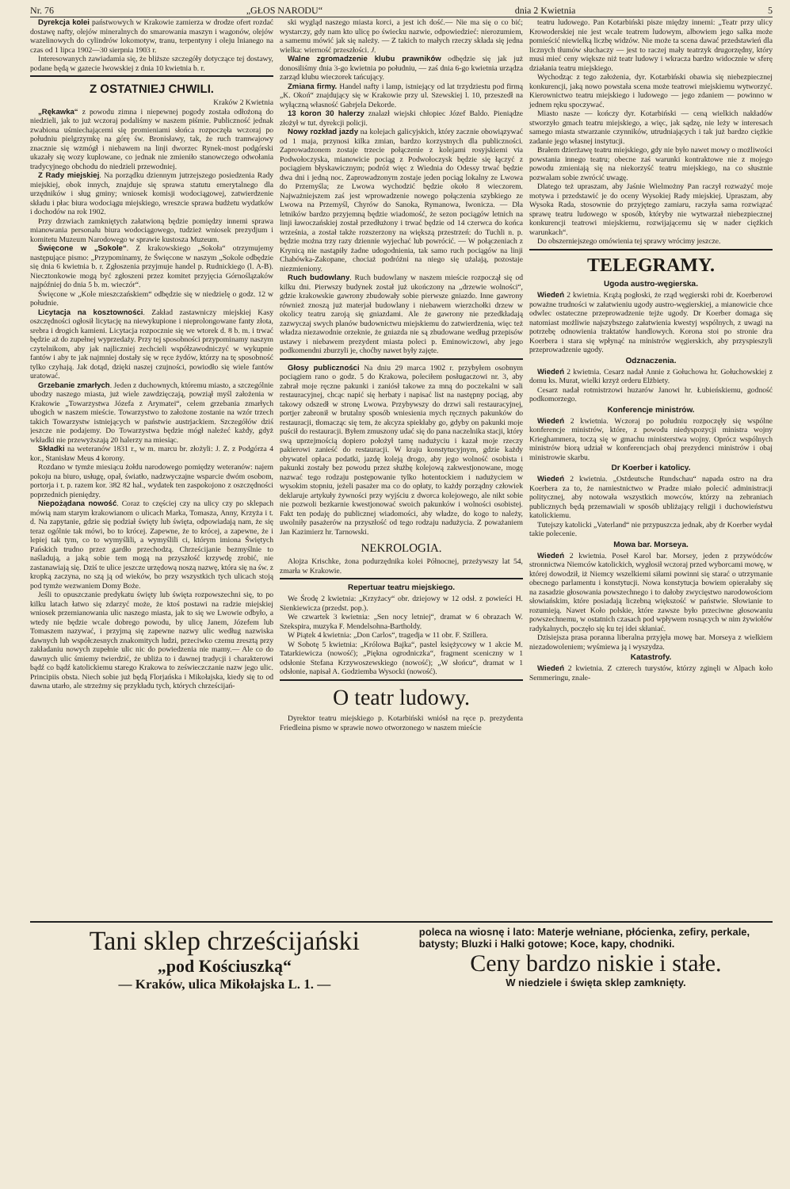Nr. 76 „GŁOS NARODU“dnia 2 Kwietnia 5
Dyrekcja kolei państwowych w Krakowie zamierza w drodze ofert rozdać dostawę nafty, olejów mineralnych do smarowania maszyn i wagonów, olejów wazelinowych do cylindrów lokomotyw, tranu, terpentyny i oleju lnianego na czas od 1 lipca 1902—30 sierpnia 1903 r.
Interesowanych zawiadamia się, że bliższe szczegóły dotyczące tej dostawy, podane będą w gazecie lwowskiej z dnia 10 kwietnia b. r.
Z OSTATNIEJ CHWILI.
Kraków 2 Kwietnia
„Rękawka“ z powodu zimna i niepewnej pogody została odłożoną do niedzieli, jak to już wczoraj podaliśmy w naszem piśmie. Publiczność jednak zwabiona uśmiechającemi się promieniami słońca rozpoczęła wczoraj po południu pielgrzymkę na górę św. Bronisławy, tak, że ruch tramwajowy znacznie się wzmógł i niebawem na linji dworzec Rynek-most podgórski ukazały się wozy kuplowane, co jednak nie zmieniło stanowczego odwołania tradycyjnego obchodu do niedzieli przewodniej.
Z Rady miejskiej. Na porządku dziennym jutrzejszego posiedzenia Rady miejskiej, obok innych, znajduje się sprawa statutu emerytalnego dla urzędników i sług gminy; wniosek komisji wodociągowej, zatwierdzenie składu i płac biura wodociągu miejskiego, wreszcie sprawa budżetu wydatków i dochodów na rok 1902.
Przy drzwiach zamkniętych załatwioną będzie pomiędzy innemi sprawa mianowania personalu biura wodociągowego, tudzież wniosek prezydjum i komitetu Muzeum Narodowego w sprawie kustosza Muzeum.
Święcone w „Sokole“. Z krakowskiego „Sokoła“ otrzymujemy następujące pismo: „Przypominamy, że Święcone w naszym „Sokole odbędzie się dnia 6 kwietnia b. r. Zgłoszenia przyjmuje handel p. Rudnickiego (l. A-B). Niecztonkowie mogą być zgłoszeni przez komitet przyjęcia Górnoślązaków najpóźniej do dnia 5 b. m. wieczór“.
Święcone w „Kole mieszczańskiem“ odbędzie się w niedzielę o godz. 12 w południe.
Licytacja na kosztowności. Zakład zastawniczy miejskiej Kasy oszczędności ogłosił licytację na niewykupione i nieprolongowane fanty złota, srebra i drogich kamieni. Licytacja rozpocznie się we wtorek d. 8 b. m. i trwać będzie aż do zupełnej wyprzedaży. Przy tej sposobności przypominamy naszym czytelnikom, aby jak najliczniej zechcieli współzawodniczyć w wykupnie fantów i aby te jak najmniej dostały się w ręce żydów, którzy na tę sposobność tylko czyhają. Jak dotąd, dzięki naszej czujności, powiodło się wiele fantów uratować.
Grzebanie zmarłych. Jeden z duchownych, któremu miasto, a szczególnie ubodzy naszego miasta, już wiele zawdzięczają, powziął myśl założenia w Krakowie „Towarzystwa Józefa z Arymatei“, celem grzebania zmarłych ubogich w naszem mieście. Towarzystwo to założone zostanie na wzór trzech takich Towarzystw istniejących w państwie austrjackiem. Szczegółów dziś jeszcze nie podajemy. Do Towarzystwa będzie mógł należeć każdy, gdyż wkładki nie przewyższają 20 halerzy na miesiąc.
Składki na weteranów 1831 r., w m. marcu br. złożyli: J. Z. z Podgórza 4 kor., Stanisław Meus 4 korony.
Rozdano w tymże miesiącu żołdu narodowego pomiędzy weteranów: najem pokoju na biuro, usługę, opał, światło, nadzwyczajne wsparcie dwóm osobom, portorja i t. p. razem kor. 382 82 hal., wydatek ten zaspokojono z oszczędności poprzednich pieniędzy.
Niepożądana nowość. Coraz to częściej czy na ulicy czy po sklepach mówią nam starym krakowianom o ulicach Marka, Tomasza, Anny, Krzyża i t. d. Na zapytanie, gdzie się podział święty lub święta, odpowiadają nam, że się teraz ogólnie tak mówi, bo to krócej. Zapewne, że to krócej, a zapewne, że i lepiej tak tym, co to wymyślili, a wymyślili ci, którym imiona Świętych Pańskich trudno przez gardło przechodzą. Chrześcijanie bezmyślnie to naśladują, a jaką sobie tem mogą na przyszłość krzywdę zrobić, nie zastanawiają się. Dziś te ulice jeszcze urzędową noszą nazwę, która się na św. z kropką zaczyna, no szą ją od wieków, bo przy wszystkich tych ulicach stoją pod tymże wezwaniem Domy Boże.
Jeśli to opuszczanie predykatu święty lub święta rozpowszechni się, to po kilku latach łatwo się zdarzyć może, że ktoś postawi na radzie miejskiej wniosek przemianowania ulic naszego miasta, jak to się we Lwowie odbyło, a wtedy nie będzie wcale dobrego powodu, by ulicę Janem, Józefem lub Tomaszem nazywać, i przyjmą się zapewne nazwy ulic według nazwiska dawnych lub współczesnych znakomitych ludzi, przeciwko czemu zresztą przy zakładaniu nowych zupełnie ulic nic do powiedzenia nie mamy.— Ale co do dawnych ulic śmiemy twierdzić, że ubliża to i dawnej tradycji i charakterowi bądź co bądź katolickiemu starego Krakowa to ześwieczczanie nazw jego ulic. Principiis obsta. Niech sobie już będą Florjańska i Mikołajska, kiedy się to od dawna utarło, ale strzeżmy się przykładu tych, których chrześcijań-
ski wygląd naszego miasta korci, a jest ich dość.— Nie ma się o co bić; wystarczy, gdy nam kto ulicę po świecku nazwie, odpowiedzieć: nierozumiem, a samemu mówić jak się należy. — Z takich to małych rzeczy składa się jedna wielka: wierność przeszłości. J.
Walne zgromadzenie klubu prawników odbędzie się jak już donosiliśmy dnia 3-go kwietnia po południu, — zaś dnia 6-go kwietnia urządza zarząd klubu wieczorek tańcujący.
Zmiana firmy. Handel nafty i lamp, istniejący od lat trzydziestu pod firmą „K. Okoń“ znajdujący się w Krakowie przy ul. Szewskiej l. 10, przeszedł na wyłączną własność Gabrjela Dekorde.
13 koron 30 halerzy znalazł wiejski chłopiec Józef Baldo. Pieniądze złożył w tut. dyrekcji policji.
Nowy rozkład jazdy na kolejach galicyjskich, który zacznie obowiązywać od 1 maja, przynosi kilka zmian, bardzo korzystnych dla publiczności. Zaprowadzonem zostaje trzecie połączenie z kolejami rosyjskiemi via Podwołoczyska, mianowicie pociąg z Podwołoczysk będzie się łączyć z pociągiem błyskawicznym; podróż więc z Wiednia do Odessy trwać będzie dwa dni i jedną noc. Zaprowadzonym zostaje jeden pociąg lokalny ze Lwowa do Przemyśla; ze Lwowa wychodzić będzie około 8 wieczorem. Najważniejszem zaś jest wprowadzenie nowego połączenia szybkiego ze Lwowa na Przemyśl, Chyrów do Sanoka, Rymanowa, Iwonicza. — Dla letników bardzo przyjemną będzie wiadomość, że sezon pociągów letnich na linji ławoczańskiej został przedłużony i trwać będzie od 14 czerwca do końca września, a został także rozszerzony na większą przestrzeń: do Tuchli n. p. będzie można trzy razy dziennie wyjechać lub powrócić. — W połączeniach z Krynicą nie nastąpiły żadne udogodnienia, tak samo ruch pociągów na linji Chabówka-Zakopane, chociaż podróżni na niego się użalają, pozostaje niezmieniony.
Ruch budowlany. Ruch budowlany w naszem mieście rozpoczął się od kilku dni. Pierwszy budynek został już ukończony na „drzewie wolności“, gdzie krakowskie gawrony zbudowały sobie pierwsze gniazdo. Inne gawrony również znoszą już materjał budowlany i niebawem wierzchołki drzew w okolicy teatru zaroją się gniazdami. Ale że gawrony nie przedkładają zazwyczaj swych planów budownictwu miejskiemu do zatwierdzenia, więc też władza niezawodnie orzeknie, że gniazda nie są zbudowane według przepisów ustawy i niebawem prezydent miasta poleci p. Eminowiczowi, aby jego podkomendni zburzyli je, choćby nawet były zajęte.
Głosy publiczności Na dniu 29 marca 1902 r. przybyłem osobnym pociągiem rano o godz. 5 do Krakowa, poleciłem posługaczowi nr. 3, aby zabrał moje ręczne pakunki i zaniósł takowe za mną do poczekalni w sali restauracyjnej, chcąc napić się herbaty i napisać list na następny pociąg, aby takowy odszedł w stronę Lwowa. Przybywszy do drzwi sali restauracyjnej, portjer zabronił w brutalny sposób wniesienia mych ręcznych pakunków do restauracji, tłomacząc się tem, że akcyza spiekłaby go, gdyby on pakunki moje puścił do restauracji. Byłem zmuszony udać się do pana naczelnika stacji, który swą uprzejmością dopiero położył tamę nadużyciu i kazał moje rzeczy pakierowi zanieść do restauracji. W kraju konstytucyjnym, gdzie każdy obywatel opłaca podatki, jazdę koleją drogo, aby jego wolność osobista i pakunki zostały bez powodu przez służbę kolejową zakwestjonowane, mogę nazwać tego rodzaju postępowanie tylko hotentockiem i nadużyciem w wysokim stopniu, jeżeli pasażer ma co do opłaty, to każdy porządny człowiek deklaruje artykuły żywności przy wyjściu z dworca kolejowego, ale nikt sobie nie pozwoli bezkarnie kwestjonować swoich pakunków i wolności osobistej. Fakt ten podaję do publicznej wiadomości, aby władze, do kogo to należy, uwolniły pasażerów na przyszłość od tego rodzaju nadużycia. Z poważaniem Jan Kazimierz hr. Tarnowski.
NEKROLOGIA.
Alojza Krischke, żona podurzędnika kolei Północnej, przeżywszy lat 54, zmarła w Krakowie.
Repertuar teatru miejskiego.
We Środę 2 kwietnia: „Krzyżacy“ obr. dziejowy w 12 odsł. z powieści H. Sienkiewicza (przedst. pop.).
We czwartek 3 kwietnia: „Sen nocy letniej“, dramat w 6 obrazach W. Szekspira, muzyka F. Mendelsohna-Bartholdy.
W Piątek 4 kwietnia: „Don Carlos“, tragedja w 11 obr. F. Szillera.
W Sobotę 5 kwietnia: „Królowa Bajka“, pastel księżycowy w 1 akcie M. Tatarkiewicza (nowość); „Piękna ogrodniczka“, fragment sceniczny w 1 odsłonie Stefana Krzywoszewskiego (nowość); „W słońcu“, dramat w 1 odsłonie, napisał A. Godziemba Wysocki (nowość).
O teatr ludowy.
Dyrektor teatru miejskiego p. Kotarbiński wniósł na ręce p. prezydenta Friedleina pismo w sprawie nowo otworzonego w naszem mieście
teatru ludowego. Pan Kotarbiński pisze między innemi: „Teatr przy ulicy Krowoderskiej nie jest wcale teatrem ludowym, albowiem jego salka może pomieścić niewielką liczbę widzów. Nie może ta scena dawać przedstawień dla licznych tłumów słuchaczy — jest to raczej mały teatrzyk drugorzędny, który musi mieć ceny większe niż teatr ludowy i wkracza bardzo widocznie w sferę działania teatru miejskiego.
Wychodząc z tego założenia, dyr. Kotarbiński obawia się niebezpiecznej konkurencji, jaką nowo powstała scena może teatrowi miejskiemu wytworzyć. Kierownictwo teatru miejskiego i ludowego — jego zdaniem — powinno w jednem ręku spoczywać.
Miasto nasze — kończy dyr. Kotarbiński — ceną wielkich nakładów stworzyło gmach teatru miejskiego, a więc, jak sądzę, nie leży w interesach samego miasta stwarzanie czynników, utrudniających i tak już bardzo ciężkie zadanie jego własnej instytucji.
Brałem dzierżawę teatru miejskiego, gdy nie było nawet mowy o możliwości powstania innego teatru; obecne zaś warunki kontraktowe nie z mojego powodu zmieniają się na niekorzyść teatru miejskiego, na co słusznie pozwalam sobie zwrócić uwagę.
Dlatego też upraszam, aby Jaśnie Wielmożny Pan raczył rozważyć moje motywa i przedstawić je do oceny Wysokiej Rady miejskiej. Upraszam, aby Wysoka Rada, stosownie do przyjętego zamiaru, raczyła sama rozwiązać sprawę teatru ludowego w sposób, któryby nie wytwarzał niebezpiecznej konkurencji teatrowi miejskiemu, rozwijającemu się w nader ciężkich warunkach“.
Do obszerniejszego omówienia tej sprawy wrócimy jeszcze.
TELEGRAMY.
Ugoda austro-węgierska.
Wiedeń 2 kwietnia. Krążą pogłoski, że rząd węgierski robi dr. Koerberowi poważne trudności w załatwieniu ugody austro-węgierskiej, a mianowicie chce odwlec ostateczne przeprowadzenie tejże ugody. Dr Koerber domaga się natomiast możliwie najszybszego załatwienia kwestyj wspólnych, z uwagi na potrzebę odnowienia traktatów handlowych. Korona stoi po stronie dra Koerbera i stara się wpłynąć na ministrów węgierskich, aby przyspieszyli przeprowadzenie ugody.
Odznaczenia.
Wiedeń 2 kwietnia. Cesarz nadał Annie z Gołuchowa hr. Gołuchowskiej z domu ks. Murat, wielki krzyż orderu Elżbiety.
Cesarz nadał rotmistrzowi huzarów Janowi hr. Łubieńskiemu, godność podkomorzego.
Konferencje ministrów.
Wiedeń 2 kwietnia. Wczoraj po południu rozpoczęły się wspólne konferencje ministrów, które, z powodu niedyspozycji ministra wojny Krieghammera, toczą się w gmachu ministerstwa wojny. Oprócz wspólnych ministrów biorą udział w konferencjach obaj prezydenci ministrów i obaj ministrowie skarbu.
Dr Koerber i katolicy.
Wiedeń 2 kwietnia. „Ostdeutsche Rundschau“ napada ostro na dra Koerbera za to, że namiestnictwo w Pradze miało polecić administracji politycznej, aby notowała wszystkich mowców, którzy na zebraniach publicznych będą przemawiali w sposób ubliżający religji i duchowieństwu katolickiemu.
Tutejszy katolicki „Vaterland“ nie przypuszcza jednak, aby dr Koerber wydał takie polecenie.
Mowa bar. Morseya.
Wiedeń 2 kwietnia. Poseł Karol bar. Morsey, jeden z przywódców stronnictwa Niemców katolickich, wygłosił wczoraj przed wyborcami mowę, w której dowodził, iż Niemcy wszelkiemi siłami powinni się starać o utrzymanie obecnego parlamentu i konstytucji. Nowa konstytucja bowiem opierałaby się na zasadzie głosowania powszechnego i to dałoby zwycięstwo narodowościom słowiańskim, które posiadają liczebną większość w państwie. Słowianie to rozumieją. Nawet Koło polskie, które zawsze było przeciwne głosowaniu powszechnemu, w ostatnich czasach pod wpływem rosnących w nim żywiołów radykalnych, poczęło się ku tej idei skłaniać.
Dzisiejsza prasa poranna liberalna przyjęła mowę bar. Morseya z wielkiem niezadowoleniem; wyśmiewa ją i wyszydza.
Katastrofy.
Wiedeń 2 kwietnia. Z czterech turystów, którzy zginęli w Alpach koło Semmeringu, znale-
Tani sklep chrześcijański
„pod Kościuszką“
— Kraków, ulica Mikołajska L. 1. —
poleca na wiosnę i lato: Materje wełniane, płócienka, zefiry, perkale, batysty; Bluzki i Halki gotowe; Koce, kapy, chodniki.
Ceny bardzo niskie i stałe.
W niedziele i święta sklep zamknięty.